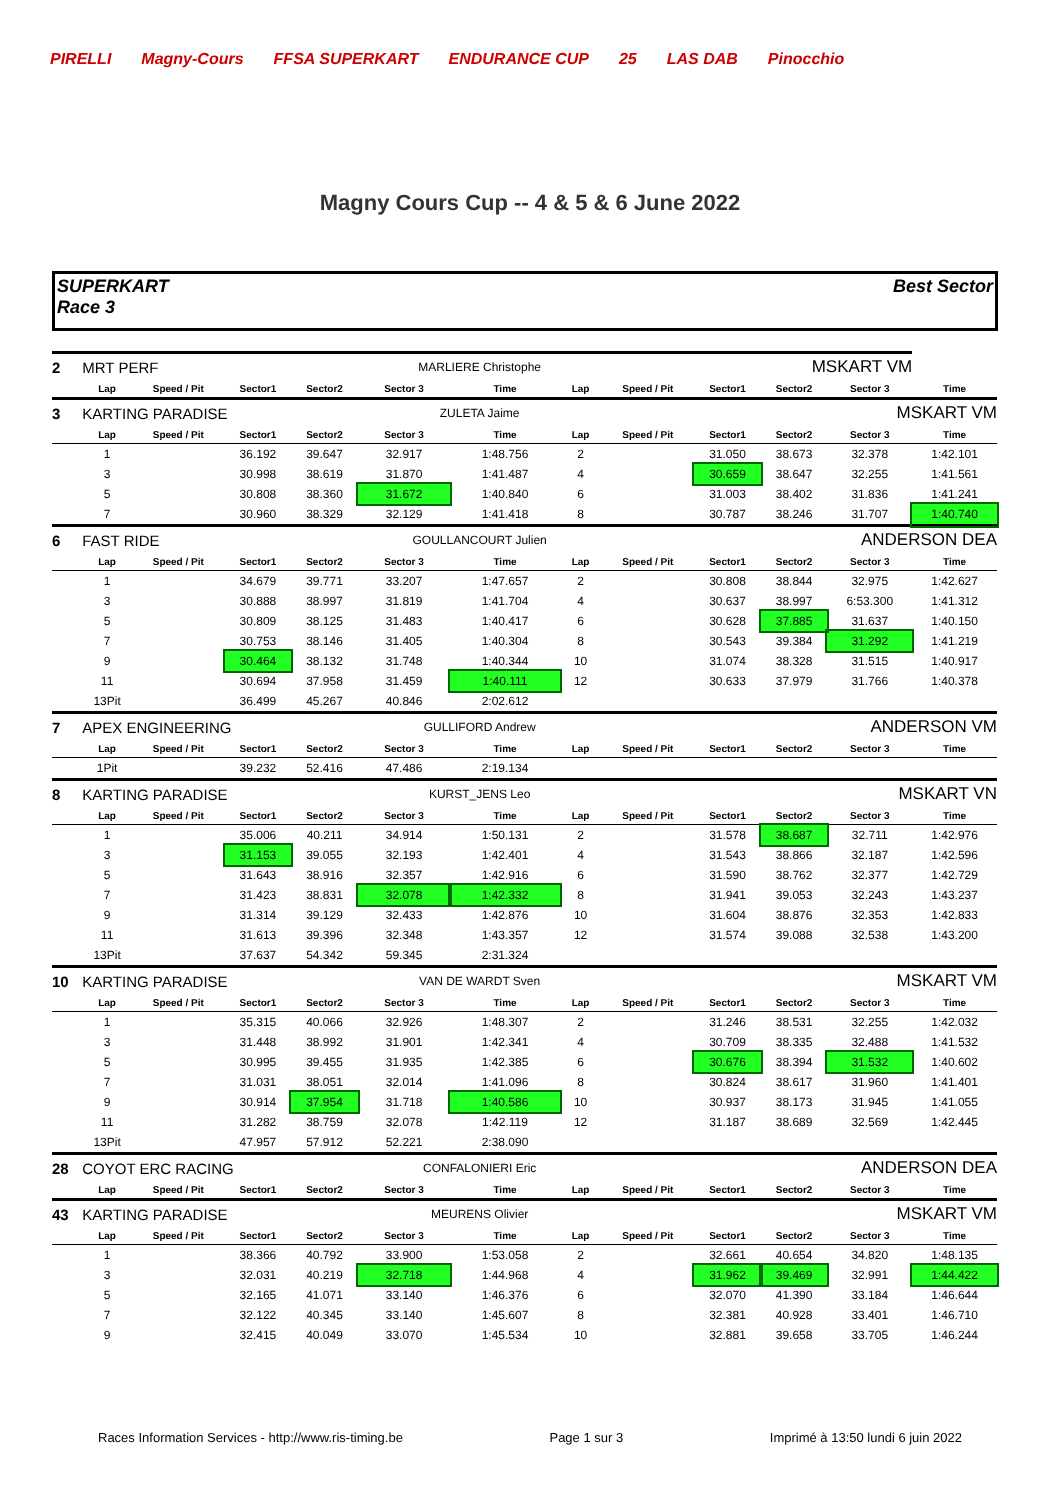PIRELLI Magny-Cours FFSA SUPERKART ENDURANCE CUP 25 LAS DAB Pinocchio
Magny Cours Cup -- 4 & 5 & 6 June 2022
SUPERKART
Race 3
Best Sector
| 2 | MRT PERF | | | | MARLIERE Christophe | | | MSKART VM | | | | |
| | Lap | Speed / Pit | Sector1 | Sector2 | Sector 3 | Time | Lap | Speed / Pit | Sector1 | Sector2 | Sector 3 | Time |
| 3 | KARTING PARADISE | | | | ZULETA Jaime | | | MSKART VM | | | | |
| | Lap | Speed / Pit | Sector1 | Sector2 | Sector 3 | Time | Lap | Speed / Pit | Sector1 | Sector2 | Sector 3 | Time |
| | 1 | | 36.192 | 39.647 | 32.917 | 1:48.756 | 2 | | 31.050 | 38.673 | 32.378 | 1:42.101 |
| | 3 | | 30.998 | 38.619 | 31.870 | 1:41.487 | 4 | | 30.659 | 38.647 | 32.255 | 1:41.561 |
| | 5 | | 30.808 | 38.360 | 31.672 | 1:40.840 | 6 | | 31.003 | 38.402 | 31.836 | 1:41.241 |
| | 7 | | 30.960 | 38.329 | 32.129 | 1:41.418 | 8 | | 30.787 | 38.246 | 31.707 | 1:40.740 |
| 6 | FAST RIDE | | | | GOULLANCOURT Julien | | | ANDERSON DEA | | | | |
| | Lap | Speed / Pit | Sector1 | Sector2 | Sector 3 | Time | Lap | Speed / Pit | Sector1 | Sector2 | Sector 3 | Time |
| | 1 | | 34.679 | 39.771 | 33.207 | 1:47.657 | 2 | | 30.808 | 38.844 | 32.975 | 1:42.627 |
| | 3 | | 30.888 | 38.997 | 31.819 | 1:41.704 | 4 | | 30.637 | 38.997 | 6:53.300 | 1:41.312 |
| | 5 | | 30.809 | 38.125 | 31.483 | 1:40.417 | 6 | | 30.628 | 37.885 | 31.637 | 1:40.150 |
| | 7 | | 30.753 | 38.146 | 31.405 | 1:40.304 | 8 | | 30.543 | 39.384 | 31.292 | 1:41.219 |
| | 9 | | 30.464 | 38.132 | 31.748 | 1:40.344 | 10 | | 31.074 | 38.328 | 31.515 | 1:40.917 |
| | 11 | | 30.694 | 37.958 | 31.459 | 1:40.111 | 12 | | 30.633 | 37.979 | 31.766 | 1:40.378 |
| | 13Pit | | 36.499 | 45.267 | 40.846 | 2:02.612 | | | | | | |
| 7 | APEX ENGINEERING | | | | GULLIFORD Andrew | | | ANDERSON VM | | | | |
| | Lap | Speed / Pit | Sector1 | Sector2 | Sector 3 | Time | Lap | Speed / Pit | Sector1 | Sector2 | Sector 3 | Time |
| | 1Pit | | 39.232 | 52.416 | 47.486 | 2:19.134 | | | | | | |
| 8 | KARTING PARADISE | | | | KURST_JENS Leo | | | MSKART VN | | | | |
| | Lap | Speed / Pit | Sector1 | Sector2 | Sector 3 | Time | Lap | Speed / Pit | Sector1 | Sector2 | Sector 3 | Time |
| | 1 | | 35.006 | 40.211 | 34.914 | 1:50.131 | 2 | | 31.578 | 38.687 | 32.711 | 1:42.976 |
| | 3 | | 31.153 | 39.055 | 32.193 | 1:42.401 | 4 | | 31.543 | 38.866 | 32.187 | 1:42.596 |
| | 5 | | 31.643 | 38.916 | 32.357 | 1:42.916 | 6 | | 31.590 | 38.762 | 32.377 | 1:42.729 |
| | 7 | | 31.423 | 38.831 | 32.078 | 1:42.332 | 8 | | 31.941 | 39.053 | 32.243 | 1:43.237 |
| | 9 | | 31.314 | 39.129 | 32.433 | 1:42.876 | 10 | | 31.604 | 38.876 | 32.353 | 1:42.833 |
| | 11 | | 31.613 | 39.396 | 32.348 | 1:43.357 | 12 | | 31.574 | 39.088 | 32.538 | 1:43.200 |
| | 13Pit | | 37.637 | 54.342 | 59.345 | 2:31.324 | | | | | | |
| 10 | KARTING PARADISE | | | | VAN DE WARDT Sven | | | MSKART VM | | | | |
| | Lap | Speed / Pit | Sector1 | Sector2 | Sector 3 | Time | Lap | Speed / Pit | Sector1 | Sector2 | Sector 3 | Time |
| | 1 | | 35.315 | 40.066 | 32.926 | 1:48.307 | 2 | | 31.246 | 38.531 | 32.255 | 1:42.032 |
| | 3 | | 31.448 | 38.992 | 31.901 | 1:42.341 | 4 | | 30.709 | 38.335 | 32.488 | 1:41.532 |
| | 5 | | 30.995 | 39.455 | 31.935 | 1:42.385 | 6 | | 30.676 | 38.394 | 31.532 | 1:40.602 |
| | 7 | | 31.031 | 38.051 | 32.014 | 1:41.096 | 8 | | 30.824 | 38.617 | 31.960 | 1:41.401 |
| | 9 | | 30.914 | 37.954 | 31.718 | 1:40.586 | 10 | | 30.937 | 38.173 | 31.945 | 1:41.055 |
| | 11 | | 31.282 | 38.759 | 32.078 | 1:42.119 | 12 | | 31.187 | 38.689 | 32.569 | 1:42.445 |
| | 13Pit | | 47.957 | 57.912 | 52.221 | 2:38.090 | | | | | | |
| 28 | COYOT ERC RACING | | | | CONFALONIERI Eric | | | ANDERSON DEA | | | | |
| | Lap | Speed / Pit | Sector1 | Sector2 | Sector 3 | Time | Lap | Speed / Pit | Sector1 | Sector2 | Sector 3 | Time |
| 43 | KARTING PARADISE | | | | MEURENS Olivier | | | MSKART VM | | | | |
| | Lap | Speed / Pit | Sector1 | Sector2 | Sector 3 | Time | Lap | Speed / Pit | Sector1 | Sector2 | Sector 3 | Time |
| | 1 | | 38.366 | 40.792 | 33.900 | 1:53.058 | 2 | | 32.661 | 40.654 | 34.820 | 1:48.135 |
| | 3 | | 32.031 | 40.219 | 32.718 | 1:44.968 | 4 | | 31.962 | 39.469 | 32.991 | 1:44.422 |
| | 5 | | 32.165 | 41.071 | 33.140 | 1:46.376 | 6 | | 32.070 | 41.390 | 33.184 | 1:46.644 |
| | 7 | | 32.122 | 40.345 | 33.140 | 1:45.607 | 8 | | 32.381 | 40.928 | 33.401 | 1:46.710 |
| | 9 | | 32.415 | 40.049 | 33.070 | 1:45.534 | 10 | | 32.881 | 39.658 | 33.705 | 1:46.244 |
Races Information Services - http://www.ris-timing.be Page 1 sur 3 Imprimé à 13:50 lundi 6 juin 2022